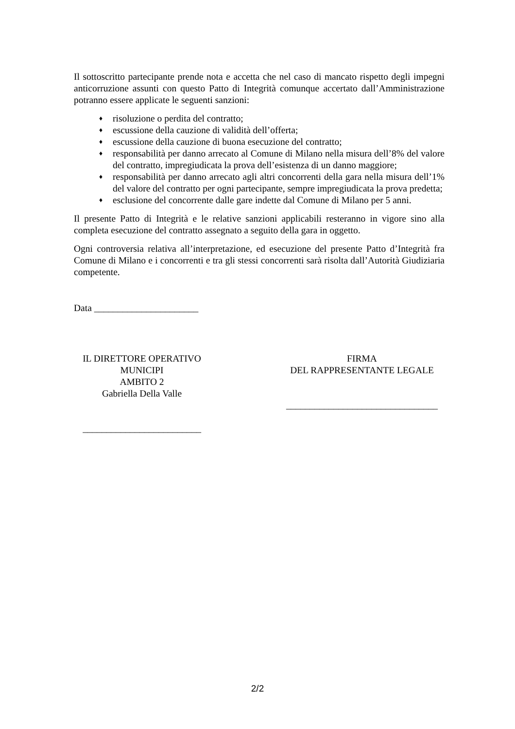Il sottoscritto partecipante prende nota e accetta che nel caso di mancato rispetto degli impegni anticorruzione assunti con questo Patto di Integrità comunque accertato dall’Amministrazione potranno essere applicate le seguenti sanzioni:
♦ risoluzione o perdita del contratto;
♦ escussione della cauzione di validità dell’offerta;
♦ escussione della cauzione di buona esecuzione del contratto;
♦ responsabilità per danno arrecato al Comune di Milano nella misura dell’8% del valore del contratto, impregiudicata la prova dell’esistenza di un danno maggiore;
♦ responsabilità per danno arrecato agli altri concorrenti della gara nella misura dell’1% del valore del contratto per ogni partecipante, sempre impregiudicata la prova predetta;
♦ esclusione del concorrente dalle gare indette dal Comune di Milano per 5 anni.
Il presente Patto di Integrità e le relative sanzioni applicabili resteranno in vigore sino alla completa esecuzione del contratto assegnato a seguito della gara in oggetto.
Ogni controversia relativa all’interpretazione, ed esecuzione del presente Patto d’Integrità fra Comune di Milano e i concorrenti e tra gli stessi concorrenti sarà risolta dall’Autorità Giudiziaria competente.
Data ______________________
IL DIRETTORE OPERATIVO
MUNICIPI
AMBITO 2
Gabriella Della Valle
_________________________
FIRMA
DEL RAPPRESENTANTE LEGALE
________________________________
2/2